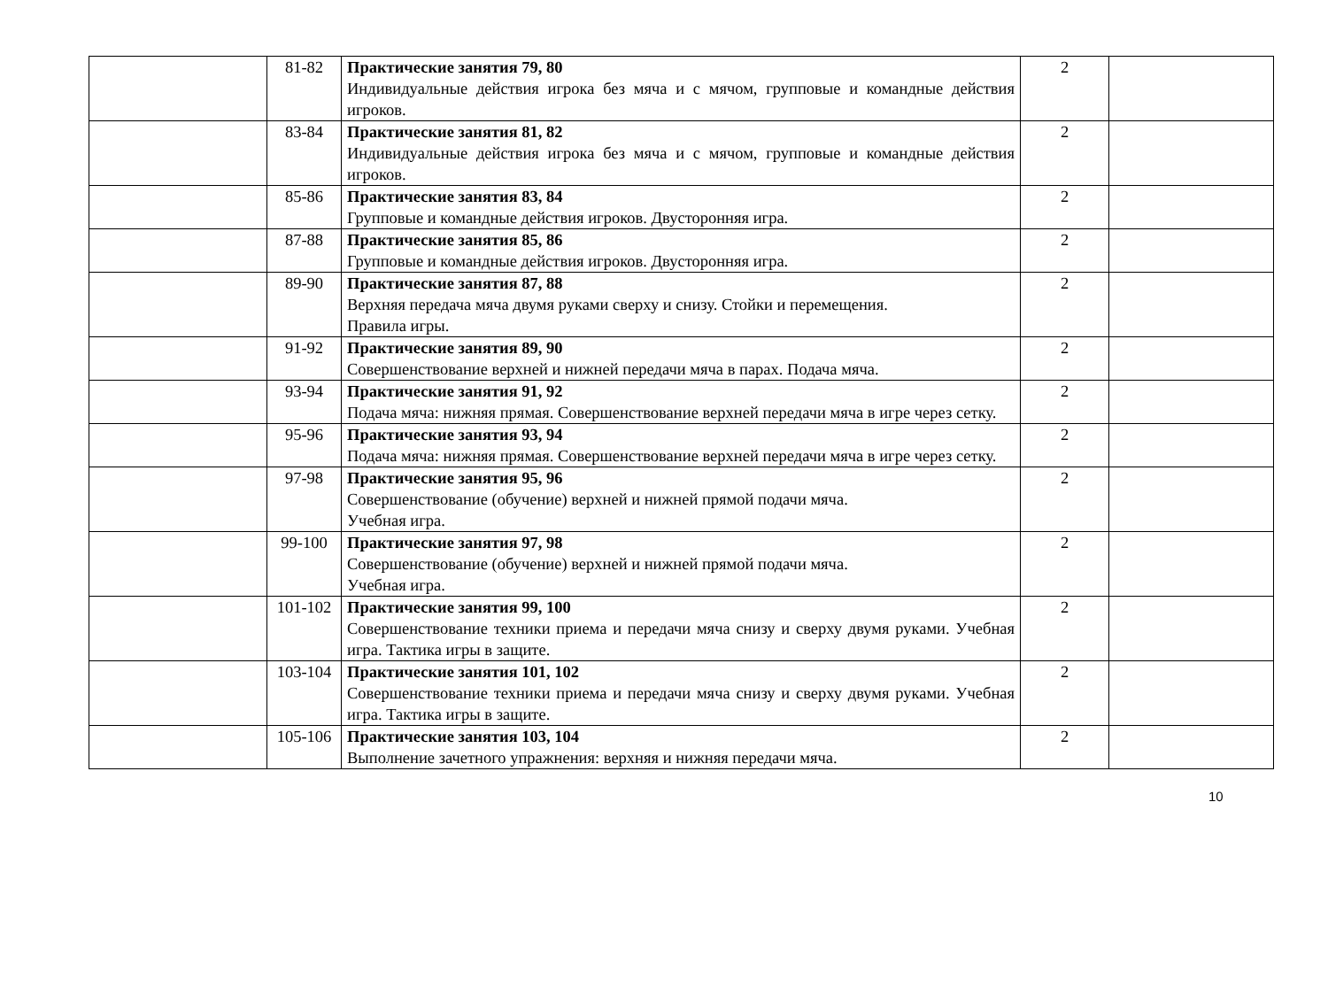| | 81-82 | Практические занятия 79, 80 Индивидуальные действия игрока без мяча и с мячом, групповые и командные действия игроков. | 2 | |
| | 83-84 | Практические занятия 81, 82 Индивидуальные действия игрока без мяча и с мячом, групповые и командные действия игроков. | 2 | |
| | 85-86 | Практические занятия 83, 84 Групповые и командные действия игроков. Двусторонняя игра. | 2 | |
| | 87-88 | Практические занятия 85, 86 Групповые и командные действия игроков. Двусторонняя игра. | 2 | |
| | 89-90 | Практические занятия 87, 88 Верхняя передача мяча двумя руками сверху и снизу. Стойки и перемещения. Правила игры. | 2 | |
| | 91-92 | Практические занятия 89, 90 Совершенствование верхней и нижней передачи мяча в парах. Подача мяча. | 2 | |
| | 93-94 | Практические занятия 91, 92 Подача мяча: нижняя прямая. Совершенствование верхней передачи мяча в игре через сетку. | 2 | |
| | 95-96 | Практические занятия 93, 94 Подача мяча: нижняя прямая. Совершенствование верхней передачи мяча в игре через сетку. | 2 | |
| | 97-98 | Практические занятия 95, 96 Совершенствование (обучение) верхней и нижней прямой подачи мяча. Учебная игра. | 2 | |
| | 99-100 | Практические занятия 97, 98 Совершенствование (обучение) верхней и нижней прямой подачи мяча. Учебная игра. | 2 | |
| | 101-102 | Практические занятия 99, 100 Совершенствование техники приема и передачи мяча снизу и сверху двумя руками. Учебная игра. Тактика игры в защите. | 2 | |
| | 103-104 | Практические занятия 101, 102 Совершенствование техники приема и передачи мяча снизу и сверху двумя руками. Учебная игра. Тактика игры в защите. | 2 | |
| | 105-106 | Практические занятия 103, 104 Выполнение зачетного упражнения: верхняя и нижняя передачи мяча. | 2 | |
10